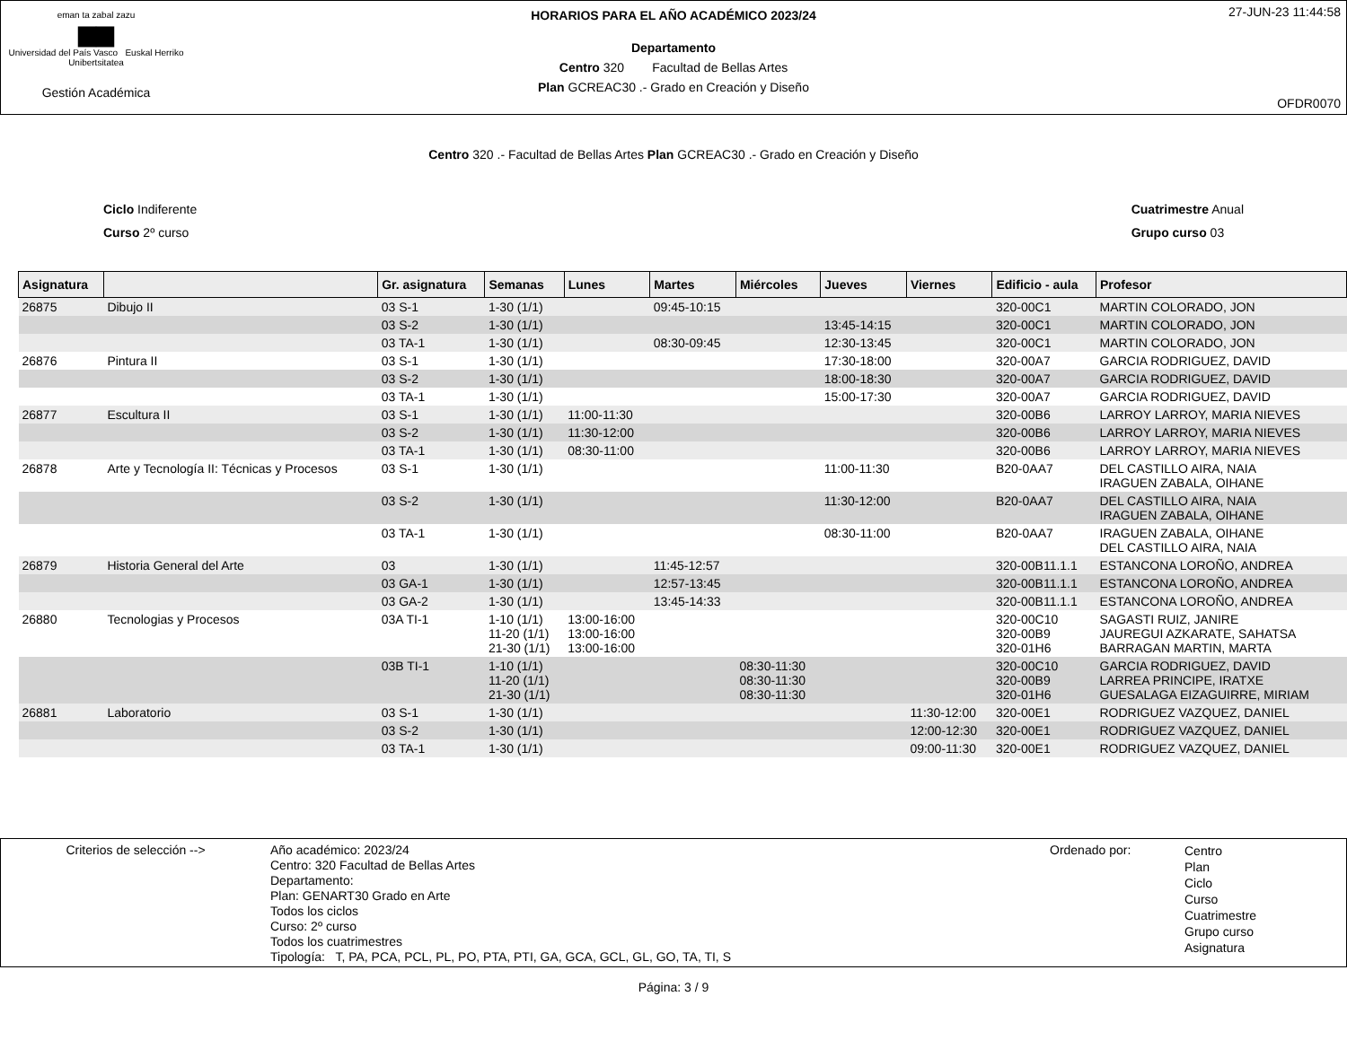eman ta zabal zazu
▆▆
Universidad del País Vasco Euskal Herriko Unibertsitatea
Gestión Académica
HORARIOS PARA EL AÑO ACADÉMICO 2023/24
Departamento
Centro 320 Facultad de Bellas Artes
Plan GCREAC30 .- Grado en Creación y Diseño
27-JUN-23 11:44:58
OFDR0070
Centro 320 .- Facultad de Bellas Artes Plan GCREAC30 .- Grado en Creación y Diseño
Ciclo Indiferente
Curso 2º curso
Cuatrimestre Anual
Grupo curso 03
| Asignatura | | Gr. asignatura | Semanas | Lunes | Martes | Miércoles | Jueves | Viernes | Edificio - aula | Profesor |
| --- | --- | --- | --- | --- | --- | --- | --- | --- | --- | --- |
| 26875 | Dibujo II | 03 S-1 | 1-30 (1/1) | | 09:45-10:15 | | | | 320-00C1 | MARTIN COLORADO, JON |
| | | 03 S-2 | 1-30 (1/1) | | | | 13:45-14:15 | | 320-00C1 | MARTIN COLORADO, JON |
| | | 03 TA-1 | 1-30 (1/1) | | 08:30-09:45 | | 12:30-13:45 | | 320-00C1 | MARTIN COLORADO, JON |
| 26876 | Pintura II | 03 S-1 | 1-30 (1/1) | | | | 17:30-18:00 | | 320-00A7 | GARCIA RODRIGUEZ, DAVID |
| | | 03 S-2 | 1-30 (1/1) | | | | 18:00-18:30 | | 320-00A7 | GARCIA RODRIGUEZ, DAVID |
| | | 03 TA-1 | 1-30 (1/1) | | | | 15:00-17:30 | | 320-00A7 | GARCIA RODRIGUEZ, DAVID |
| 26877 | Escultura II | 03 S-1 | 1-30 (1/1) | 11:00-11:30 | | | | | 320-00B6 | LARROY LARROY, MARIA NIEVES |
| | | 03 S-2 | 1-30 (1/1) | 11:30-12:00 | | | | | 320-00B6 | LARROY LARROY, MARIA NIEVES |
| | | 03 TA-1 | 1-30 (1/1) | 08:30-11:00 | | | | | 320-00B6 | LARROY LARROY, MARIA NIEVES |
| 26878 | Arte y Tecnología II: Técnicas y Procesos | 03 S-1 | 1-30 (1/1) | | | | 11:00-11:30 | | B20-0AA7 | DEL CASTILLO AIRA, NAIA IRAGUEN ZABALA, OIHANE |
| | | 03 S-2 | 1-30 (1/1) | | | | 11:30-12:00 | | B20-0AA7 | DEL CASTILLO AIRA, NAIA IRAGUEN ZABALA, OIHANE |
| | | 03 TA-1 | 1-30 (1/1) | | | | 08:30-11:00 | | B20-0AA7 | IRAGUEN ZABALA, OIHANE DEL CASTILLO AIRA, NAIA |
| 26879 | Historia General del Arte | 03 | 1-30 (1/1) | | 11:45-12:57 | | | | 320-00B11.1.1 | ESTANCONA LOROÑO, ANDREA |
| | | 03 GA-1 | 1-30 (1/1) | | 12:57-13:45 | | | | 320-00B11.1.1 | ESTANCONA LOROÑO, ANDREA |
| | | 03 GA-2 | 1-30 (1/1) | | 13:45-14:33 | | | | 320-00B11.1.1 | ESTANCONA LOROÑO, ANDREA |
| 26880 | Tecnologias y Procesos | 03A TI-1 | 1-10 (1/1) 11-20 (1/1) 21-30 (1/1) | 13:00-16:00 13:00-16:00 13:00-16:00 | | | | | 320-00C10 320-00B9 320-01H6 | SAGASTI RUIZ, JANIRE JAUREGUI AZKARATE, SAHATSA BARRAGAN MARTIN, MARTA |
| | | 03B TI-1 | 1-10 (1/1) 11-20 (1/1) 21-30 (1/1) | | | 08:30-11:30 08:30-11:30 08:30-11:30 | | | 320-00C10 320-00B9 320-01H6 | GARCIA RODRIGUEZ, DAVID LARREA PRINCIPE, IRATXE GUESALAGA EIZAGUIRRE, MIRIAM |
| 26881 | Laboratorio | 03 S-1 | 1-30 (1/1) | | | | | 11:30-12:00 | 320-00E1 | RODRIGUEZ VAZQUEZ, DANIEL |
| | | 03 S-2 | 1-30 (1/1) | | | | | 12:00-12:30 | 320-00E1 | RODRIGUEZ VAZQUEZ, DANIEL |
| | | 03 TA-1 | 1-30 (1/1) | | | | | 09:00-11:30 | 320-00E1 | RODRIGUEZ VAZQUEZ, DANIEL |
Criterios de selección --> Año académico: 2023/24
Centro: 320 Facultad de Bellas Artes
Departamento:
Plan: GENART30 Grado en Arte
Todos los ciclos
Curso: 2º curso
Todos los cuatrimestres
Tipología: T, PA, PCA, PCL, PL, PO, PTA, PTI, GA, GCA, GCL, GL, GO, TA, TI, S
Ordenado por:
Centro
Plan
Ciclo
Curso
Cuatrimestre
Grupo curso
Asignatura
Página: 3 / 9